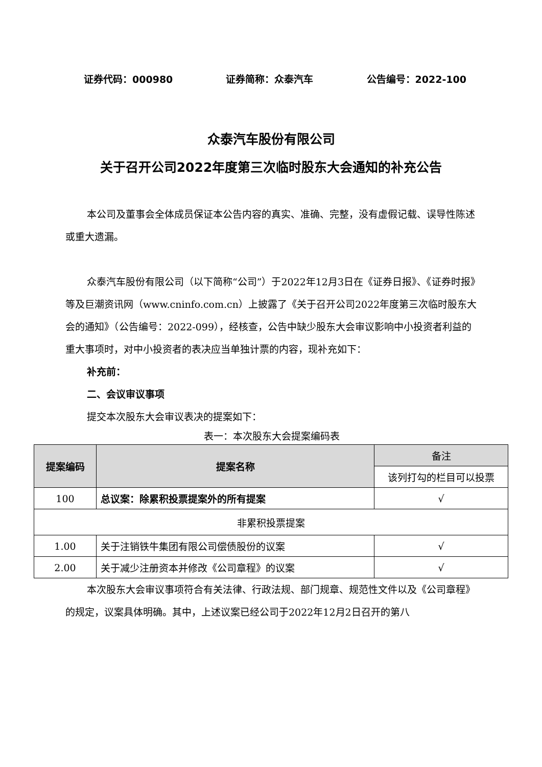证券代码：000980 证券简称：众泰汽车 公告编号：2022-100
众泰汽车股份有限公司
关于召开公司2022年度第三次临时股东大会通知的补充公告
本公司及董事会全体成员保证本公告内容的真实、准确、完整，没有虚假记载、误导性陈述或重大遗漏。
众泰汽车股份有限公司（以下简称“公司”）于2022年12月3日在《证券日报》、《证券时报》等及巨潮资讯网（www.cninfo.com.cn）上披露了《关于召开公司2022年度第三次临时股东大会的通知》（公告编号：2022-099），经核查，公告中缺少股东大会审议影响中小投资者利益的重大事项时，对中小投资者的表决应当单独计票的内容，现补充如下：
补充前：
二、会议审议事项
提交本次股东大会审议表决的提案如下：
表一：本次股东大会提案编码表
| 提案编码 | 提案名称 | 备注 |
| --- | --- | --- |
| | | 该列打勾的栏目可以投票 |
| 100 | 总议案：除累积投票提案外的所有提案 | √ |
| 非累积投票提案 | | |
| 1.00 | 关于注销铁牛集团有限公司偿债股份的议案 | √ |
| 2.00 | 关于减少注册资本并修改《公司章程》的议案 | √ |
本次股东大会审议事项符合有关法律、行政法规、部门规章、规范性文件以及《公司章程》的规定，议案具体明确。其中，上述议案已经公司于2022年12月2日召开的第八